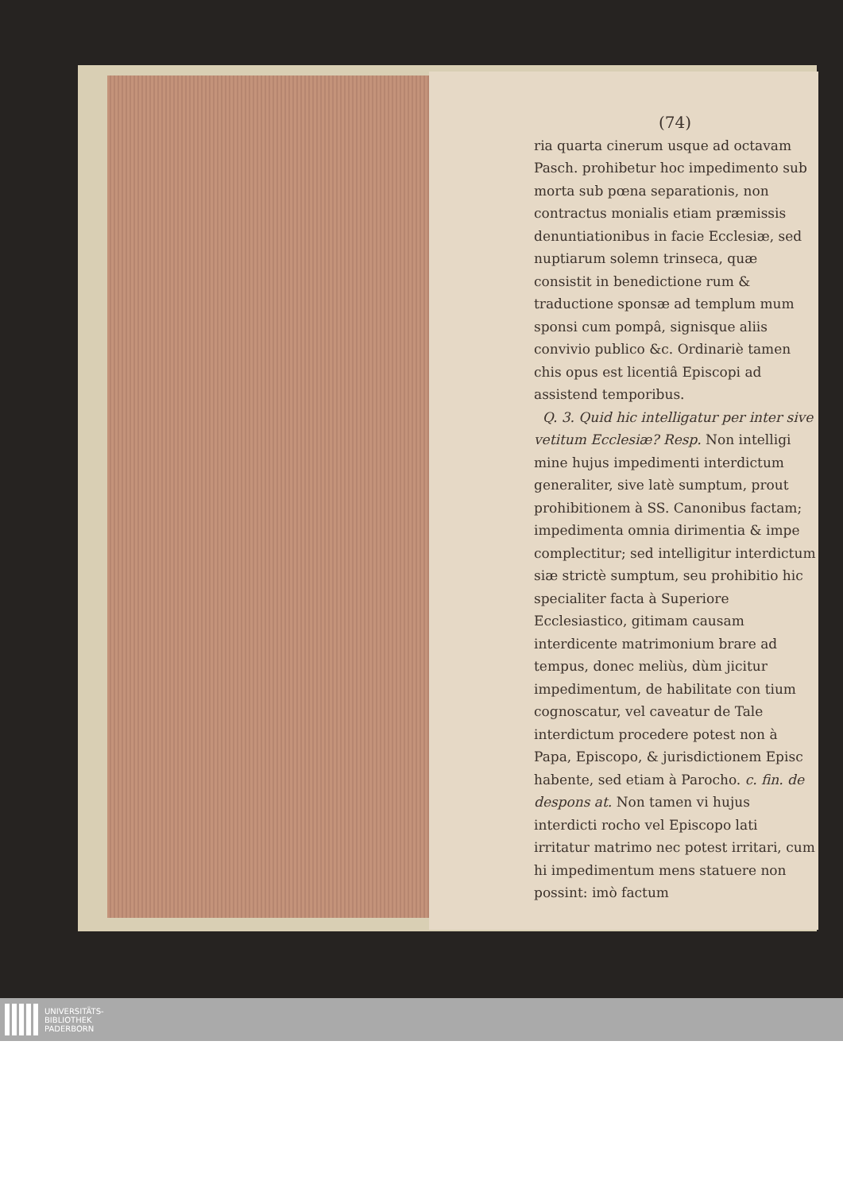(74)
ria quarta cinerum usque ad octavam Pasch. prohibetur hoc impedimento sub morta sub pœna separationis, non contractus monialis etiam præmissis denuntiationibus in facie Ecclesiæ, sed nuptiarum solemn trinseca, quæ consistit in benedictione rum & traductione sponsæ ad templum mum sponsi cum pompâ, signisque aliis convivio publico &c. Ordinariè tamen chis opus est licentiâ Episcopi ad assistend temporibus.
Q. 3. Quid hic intelligatur per inter sive vetitum Ecclesiæ? Resp. Non intelligi mine hujus impedimenti interdictum generaliter, sive latè sumptum, prout prohibitionem à SS. Canonibus factam; impedimenta omnia dirimentia & impe complectitur; sed intelligitur interdictum siæ strictè sumptum, seu prohibitio hic specialiter facta à Superiore Ecclesiastico, gitimam causam interdicente matrimonium brare ad tempus, donec meliùs, dùm jicitur impedimentum, de habilitate con tium cognoscatur, vel caveatur de Tale interdictum procedere potest non à Papa, Episcopo, & jurisdictionem Episc habente, sed etiam à Parocho. c. fin. de despons at. Non tamen vi hujus interdicti rocho vel Episcopo lati irritatur matrimo nec potest irritari, cum hi impedimentum mens statuere non possint: imò factum
UNIVERSITÄTS-
BIBLIOTHEK
PADERBORN